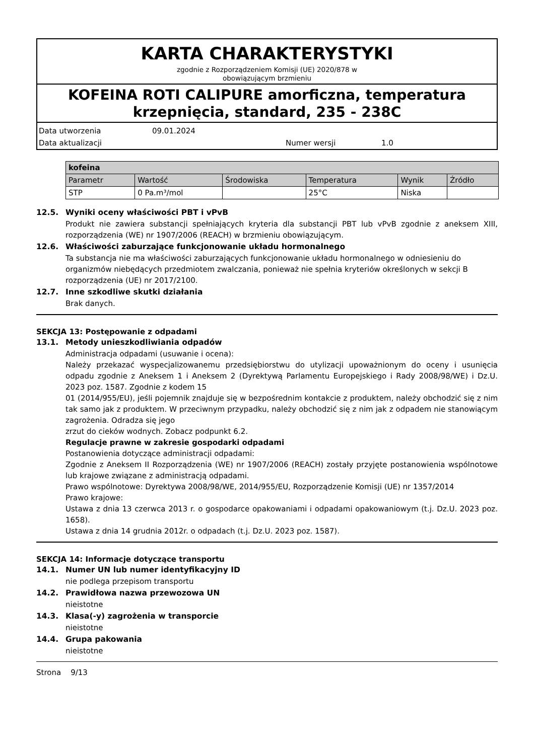KARTA CHARAKTERYSTYKI
zgodnie z Rozporządzeniem Komisji (UE) 2020/878 w
obowiązującym brzmieniu
KOFEINA ROTI CALIPURE amorficzna, temperatura krzepnięcia, standard, 235 - 238C
Data utworzenia 09.01.2024
Data aktualizacji Numer wersji 1.0
| kofeina | | | | | |
| --- | --- | --- | --- | --- | --- |
| Parametr | Wartość | Środowiska | Temperatura | Wynik | Źródło |
| STP | 0 Pa.m³/mol | | 25°C | Niska | |
12.5. Wyniki oceny właściwości PBT i vPvB
Produkt nie zawiera substancji spełniających kryteria dla substancji PBT lub vPvB zgodnie z aneksem XIII, rozporządzenia (WE) nr 1907/2006 (REACH) w brzmieniu obowiązującym.
12.6. Właściwości zaburzające funkcjonowanie układu hormonalnego
Ta substancja nie ma właściwości zaburzających funkcjonowanie układu hormonalnego w odniesieniu do organizmów niebędących przedmiotem zwalczania, ponieważ nie spełnia kryteriów określonych w sekcji B rozporządzenia (UE) nr 2017/2100.
12.7. Inne szkodliwe skutki działania
Brak danych.
SEKCJA 13: Postępowanie z odpadami
13.1. Metody unieszkodliwiania odpadów
Administracja odpadami (usuwanie i ocena):
Należy przekazać wyspecjalizowanemu przedsiębiorstwu do utylizacji upoważnionym do oceny i usunięcia odpadu zgodnie z Aneksem 1 i Aneksem 2 (Dyrektywą Parlamentu Europejskiego i Rady 2008/98/WE) i Dz.U. 2023 poz. 1587. Zgodnie z kodem 15
01 (2014/955/EU), jeśli pojemnik znajduje się w bezpośrednim kontakcie z produktem, należy obchodzić się z nim tak samo jak z produktem. W przeciwnym przypadku, należy obchodzić się z nim jak z odpadem nie stanowiącym zagrożenia. Odradza się jego
zrzut do cieków wodnych. Zobacz podpunkt 6.2.
Regulacje prawne w zakresie gospodarki odpadami
Postanowienia dotyczące administracji odpadami:
Zgodnie z Aneksem II Rozporządzenia (WE) nr 1907/2006 (REACH) zostały przyjęte postanowienia wspólnotowe lub krajowe związane z administracją odpadami.
Prawo wspólnotowe: Dyrektywa 2008/98/WE, 2014/955/EU, Rozporządzenie Komisji (UE) nr 1357/2014
Prawo krajowe:
Ustawa z dnia 13 czerwca 2013 r. o gospodarce opakowaniami i odpadami opakowaniowym (t.j. Dz.U. 2023 poz. 1658).
Ustawa z dnia 14 grudnia 2012r. o odpadach (t.j. Dz.U. 2023 poz. 1587).
SEKCJA 14: Informacje dotyczące transportu
14.1. Numer UN lub numer identyfikacyjny ID
nie podlega przepisom transportu
14.2. Prawidłowa nazwa przewozowa UN
nieistotne
14.3. Klasa(-y) zagrożenia w transporcie
nieistotne
14.4. Grupa pakowania
nieistotne
Strona 9/13